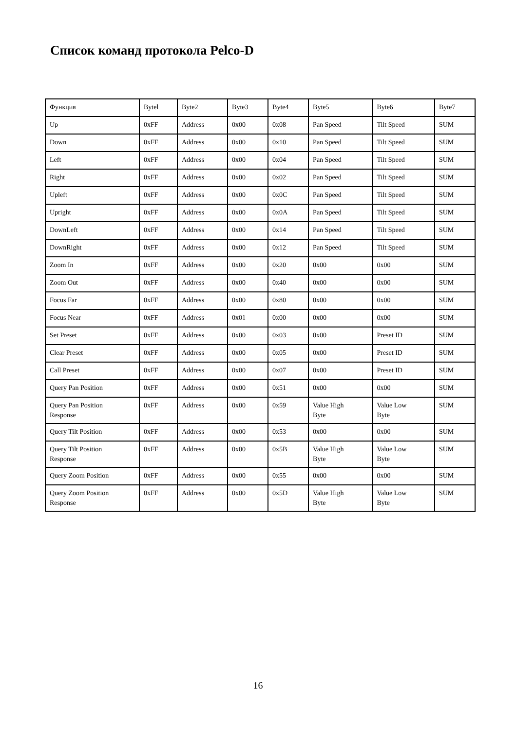Список команд протокола Pelco-D
| Функция | Bytel | Byte2 | Byte3 | Byte4 | Byte5 | Byte6 | Byte7 |
| Up | 0xFF | Address | 0x00 | 0x08 | Pan Speed | Tilt Speed | SUM |
| Down | 0xFF | Address | 0x00 | 0x10 | Pan Speed | Tilt Speed | SUM |
| Left | 0xFF | Address | 0x00 | 0x04 | Pan Speed | Tilt Speed | SUM |
| Right | 0xFF | Address | 0x00 | 0x02 | Pan Speed | Tilt Speed | SUM |
| Upleft | 0xFF | Address | 0x00 | 0x0C | Pan Speed | Tilt Speed | SUM |
| Upright | 0xFF | Address | 0x00 | 0x0A | Pan Speed | Tilt Speed | SUM |
| DownLeft | 0xFF | Address | 0x00 | 0x14 | Pan Speed | Tilt Speed | SUM |
| DownRight | 0xFF | Address | 0x00 | 0x12 | Pan Speed | Tilt Speed | SUM |
| Zoom In | 0xFF | Address | 0x00 | 0x20 | 0x00 | 0x00 | SUM |
| Zoom Out | 0xFF | Address | 0x00 | 0x40 | 0x00 | 0x00 | SUM |
| Focus Far | 0xFF | Address | 0x00 | 0x80 | 0x00 | 0x00 | SUM |
| Focus Near | 0xFF | Address | 0x01 | 0x00 | 0x00 | 0x00 | SUM |
| Set Preset | 0xFF | Address | 0x00 | 0x03 | 0x00 | Preset ID | SUM |
| Clear Preset | 0xFF | Address | 0x00 | 0x05 | 0x00 | Preset ID | SUM |
| Call Preset | 0xFF | Address | 0x00 | 0x07 | 0x00 | Preset ID | SUM |
| Query Pan Position | 0xFF | Address | 0x00 | 0x51 | 0x00 | 0x00 | SUM |
| Query Pan Position Response | 0xFF | Address | 0x00 | 0x59 | Value High Byte | Value Low Byte | SUM |
| Query Tilt Position | 0xFF | Address | 0x00 | 0x53 | 0x00 | 0x00 | SUM |
| Query Tilt Position Response | 0xFF | Address | 0x00 | 0x5B | Value High Byte | Value Low Byte | SUM |
| Query Zoom Position | 0xFF | Address | 0x00 | 0x55 | 0x00 | 0x00 | SUM |
| Query Zoom Position Response | 0xFF | Address | 0x00 | 0x5D | Value High Byte | Value Low Byte | SUM |
16